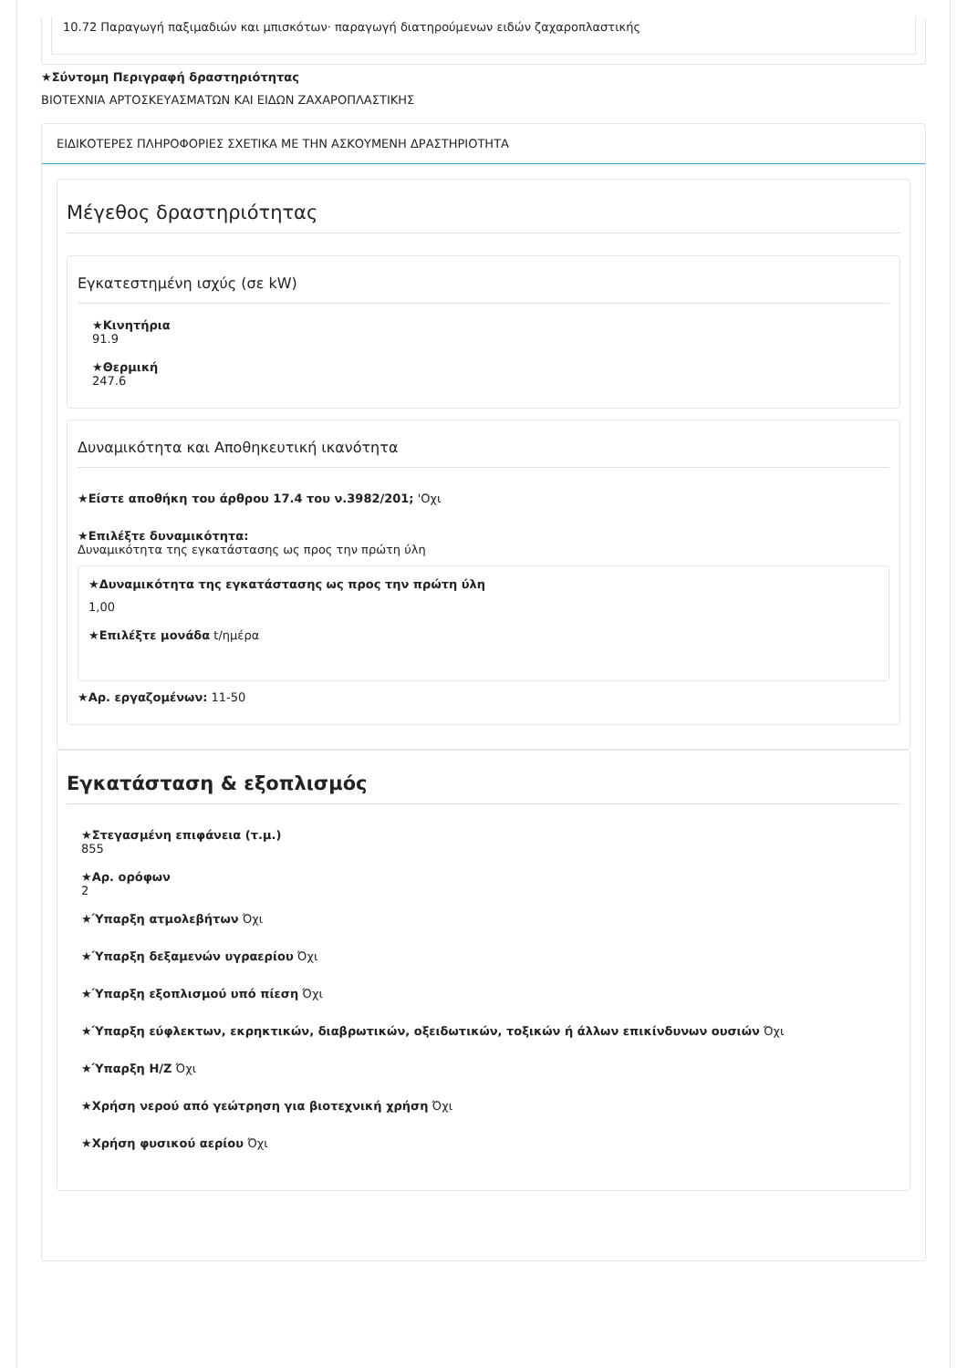10.72 Παραγωγή παξιμαδιών και μπισκότων· παραγωγή διατηρούμενων ειδών ζαχαροπλαστικής
★Σύντομη Περιγραφή δραστηριότητας
ΒΙΟΤΕΧΝΙΑ ΑΡΤΟΣΚΕΥΑΣΜΑΤΩΝ ΚΑΙ ΕΙΔΩΝ ΖΑΧΑΡΟΠΛΑΣΤΙΚΗΣ
ΕΙΔΙΚΟΤΕΡΕΣ ΠΛΗΡΟΦΟΡΙΕΣ ΣΧΕΤΙΚΑ ΜΕ ΤΗΝ ΑΣΚΟΥΜΕΝΗ ΔΡΑΣΤΗΡΙΟΤΗΤΑ
Μέγεθος δραστηριότητας
Εγκατεστημένη ισχύς (σε kW)
★Κινητήρια
91.9
★Θερμική
247.6
Δυναμικότητα και Αποθηκευτική ικανότητα
★Είστε αποθήκη του άρθρου 17.4 του ν.3982/201; 'Οχι
★Επιλέξτε δυναμικότητα:
Δυναμικότητα της εγκατάστασης ως προς την πρώτη ύλη
★Δυναμικότητα της εγκατάστασης ως προς την πρώτη ύλη
1,00
★Επιλέξτε μονάδα t/ημέρα
★Αρ. εργαζομένων: 11-50
Εγκατάσταση & εξοπλισμός
★Στεγασμένη επιφάνεια (τ.μ.)
855
★Αρ. ορόφων
2
★Ύπαρξη ατμολεβήτων Όχι
★Ύπαρξη δεξαμενών υγραερίου Όχι
★Ύπαρξη εξοπλισμού υπό πίεση Όχι
★Ύπαρξη εύφλεκτων, εκρηκτικών, διαβρωτικών, οξειδωτικών, τοξικών ή άλλων επικίνδυνων ουσιών Όχι
★Ύπαρξη Η/Ζ Όχι
★Χρήση νερού από γεώτρηση για βιοτεχνική χρήση Όχι
★Χρήση φυσικού αερίου Όχι